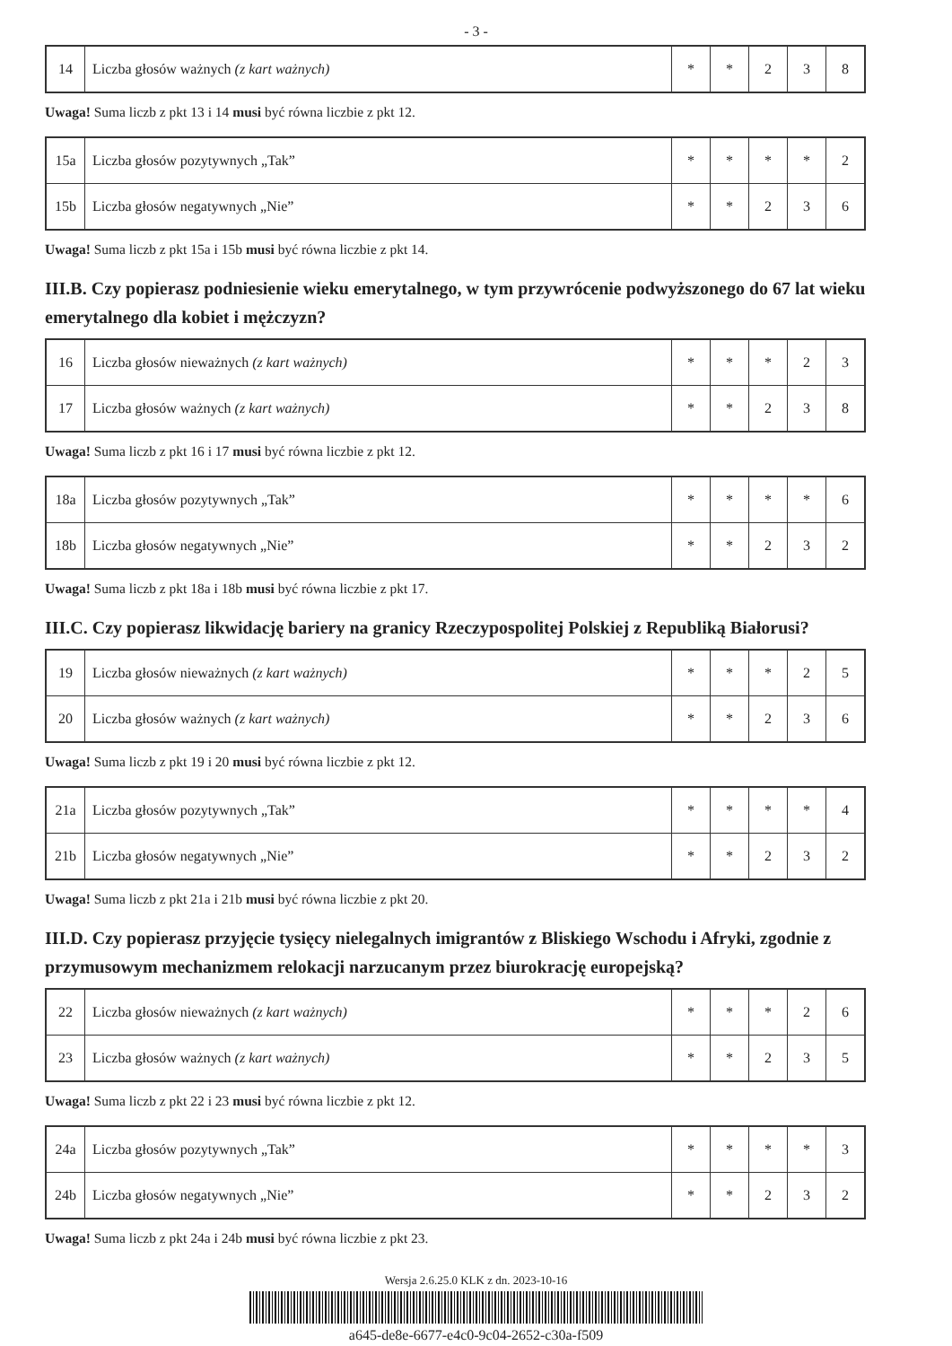- 3 -
| 14 | Liczba głosów ważnych (z kart ważnych) | * | * | 2 | 3 | 8 |
Uwaga! Suma liczb z pkt 13 i 14 musi być równa liczbie z pkt 12.
| 15a | Liczba głosów pozytywnych „Tak” | * | * | * | * | 2 |
| 15b | Liczba głosów negatywnych „Nie” | * | * | 2 | 3 | 6 |
Uwaga! Suma liczb z pkt 15a i 15b musi być równa liczbie z pkt 14.
III.B. Czy popierasz podniesienie wieku emerytalnego, w tym przywrócenie podwyższonego do 67 lat wieku emerytalnego dla kobiet i mężczyzn?
| 16 | Liczba głosów nieważnych (z kart ważnych) | * | * | * | 2 | 3 |
| 17 | Liczba głosów ważnych (z kart ważnych) | * | * | 2 | 3 | 8 |
Uwaga! Suma liczb z pkt 16 i 17 musi być równa liczbie z pkt 12.
| 18a | Liczba głosów pozytywnych „Tak” | * | * | * | * | 6 |
| 18b | Liczba głosów negatywnych „Nie” | * | * | 2 | 3 | 2 |
Uwaga! Suma liczb z pkt 18a i 18b musi być równa liczbie z pkt 17.
III.C. Czy popierasz likwidację bariery na granicy Rzeczypospolitej Polskiej z Republiką Białorusi?
| 19 | Liczba głosów nieważnych (z kart ważnych) | * | * | * | 2 | 5 |
| 20 | Liczba głosów ważnych (z kart ważnych) | * | * | 2 | 3 | 6 |
Uwaga! Suma liczb z pkt 19 i 20 musi być równa liczbie z pkt 12.
| 21a | Liczba głosów pozytywnych „Tak” | * | * | * | * | 4 |
| 21b | Liczba głosów negatywnych „Nie” | * | * | 2 | 3 | 2 |
Uwaga! Suma liczb z pkt 21a i 21b musi być równa liczbie z pkt 20.
III.D. Czy popierasz przyjęcie tysięcy nielegalnych imigrantów z Bliskiego Wschodu i Afryki, zgodnie z przymusowym mechanizmem relokacji narzucanym przez biurokrację europejską?
| 22 | Liczba głosów nieważnych (z kart ważnych) | * | * | * | 2 | 6 |
| 23 | Liczba głosów ważnych (z kart ważnych) | * | * | 2 | 3 | 5 |
Uwaga! Suma liczb z pkt 22 i 23 musi być równa liczbie z pkt 12.
| 24a | Liczba głosów pozytywnych „Tak” | * | * | * | * | 3 |
| 24b | Liczba głosów negatywnych „Nie” | * | * | 2 | 3 | 2 |
Uwaga! Suma liczb z pkt 24a i 24b musi być równa liczbie z pkt 23.
Wersja 2.6.25.0 KLK z dn. 2023-10-16
a645-de8e-6677-e4c0-9c04-2652-c30a-f509